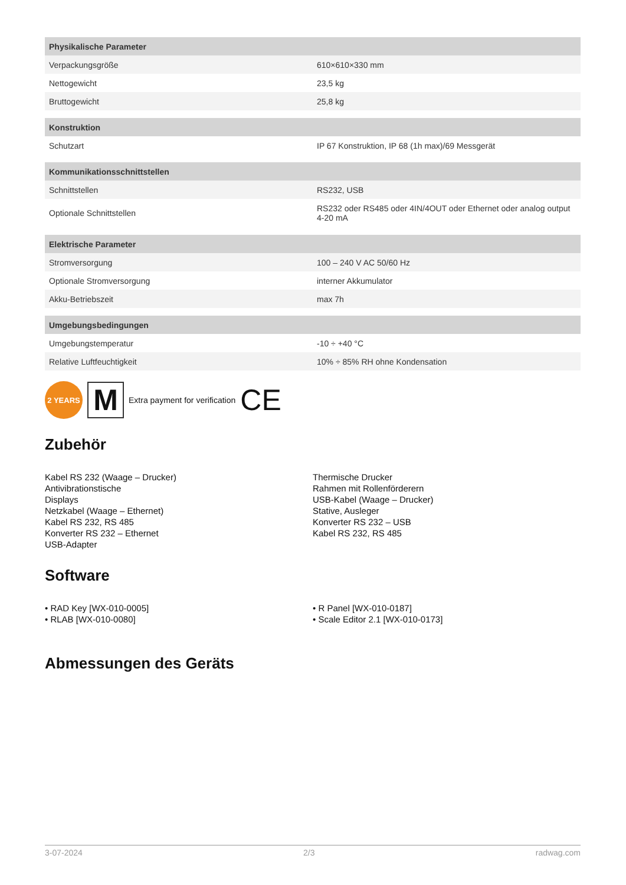| Physikalische Parameter | |
| --- | --- |
| Verpackungsgröße | 610×610×330 mm |
| Nettogewicht | 23,5 kg |
| Bruttogewicht | 25,8 kg |
| Konstruktion | |
| Schutzart | IP 67 Konstruktion, IP 68 (1h max)/69 Messgerät |
| Kommunikationsschnittstellen | |
| Schnittstellen | RS232, USB |
| Optionale Schnittstellen | RS232 oder RS485 oder 4IN/4OUT oder Ethernet oder analog output 4-20 mA |
| Elektrische Parameter | |
| Stromversorgung | 100 – 240 V AC 50/60 Hz |
| Optionale Stromversorgung | interner Akkumulator |
| Akku-Betriebszeit | max 7h |
| Umgebungsbedingungen | |
| Umgebungstemperatur | -10 ÷ +40 °C |
| Relative Luftfeuchtigkeit | 10% ÷ 85% RH ohne Kondensation |
2 YEARS
M
Extra payment for verification CE
Zubehör
Kabel RS 232 (Waage – Drucker)
Antivibrationstische
Displays
Netzkabel (Waage – Ethernet)
Kabel RS 232, RS 485
Konverter RS 232 – Ethernet
USB-Adapter
Thermische Drucker
Rahmen mit Rollenförderern
USB-Kabel (Waage – Drucker)
Stative, Ausleger
Konverter RS 232 – USB
Kabel RS 232, RS 485
Software
• RAD Key [WX-010-0005]
• RLAB [WX-010-0080]
• R Panel [WX-010-0187]
• Scale Editor 2.1 [WX-010-0173]
Abmessungen des Geräts
3-07-2024 2/3 radwag.com